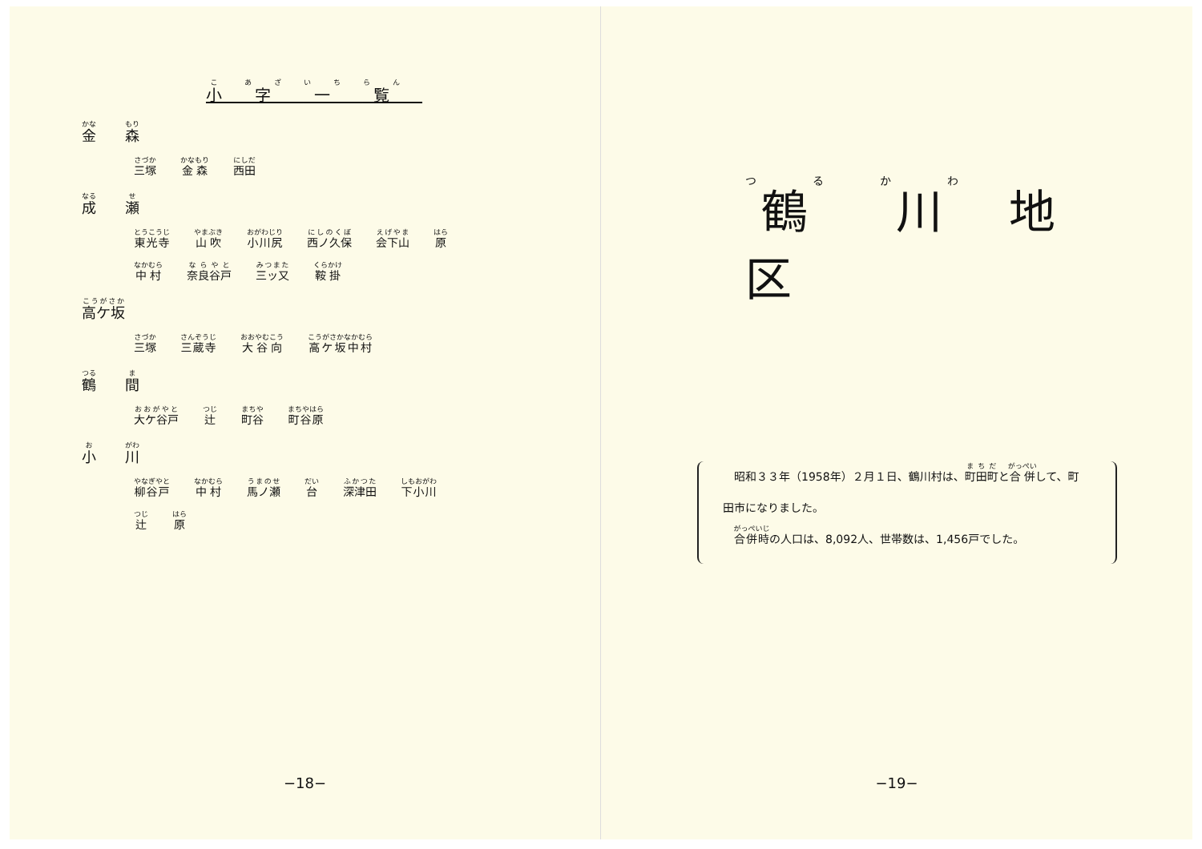小字一覧
金　　森
三塚 金森 西田
成　　瀬
東光寺 山吹 小川尻 西ノ久保 会下山 原
中村 奈良谷戸 三ッ又 鞍掛
高ケ坂
三塚 三蔵寺 大谷向 高ケ坂中村
鶴　　間
大ケ谷戸 辻 町谷 町谷原
小　　川
柳谷戸 中村 馬ノ瀬 台 深津田 下小川
辻 原
−18−
鶴川地区
　昭和３３年（1958年）２月１日、鶴川村は、町田町と合併して、町田市になりました。
　合併時の人口は、8,092人、世帯数は、1,456戸でした。
−19−